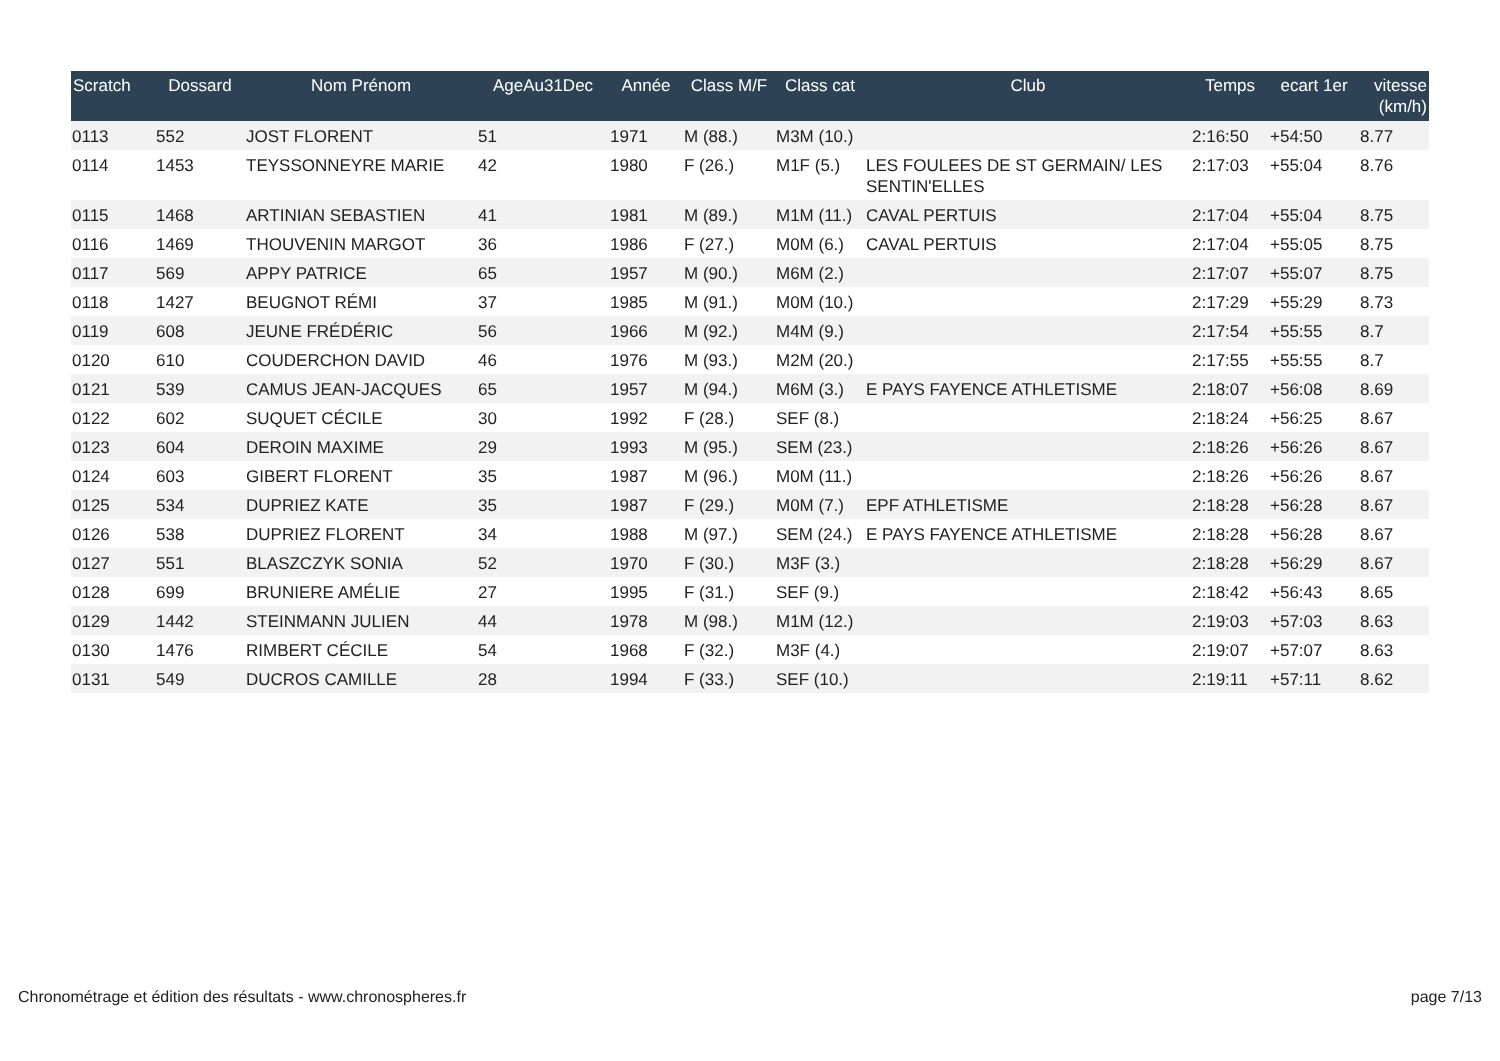| Scratch | Dossard | Nom Prénom | AgeAu31Dec | Année | Class M/F | Class cat | Club | Temps | ecart 1er | vitesse (km/h) |
| --- | --- | --- | --- | --- | --- | --- | --- | --- | --- | --- |
| 0113 | 552 | JOST FLORENT | 51 | 1971 | M (88.) | M3M (10.) | | 2:16:50 | +54:50 | 8.77 |
| 0114 | 1453 | TEYSSONNEYRE MARIE | 42 | 1980 | F (26.) | M1F (5.) | LES FOULEES DE ST GERMAIN/ LES SENTIN'ELLES | 2:17:03 | +55:04 | 8.76 |
| 0115 | 1468 | ARTINIAN SEBASTIEN | 41 | 1981 | M (89.) | M1M (11.) | CAVAL PERTUIS | 2:17:04 | +55:04 | 8.75 |
| 0116 | 1469 | THOUVENIN MARGOT | 36 | 1986 | F (27.) | M0M (6.) | CAVAL PERTUIS | 2:17:04 | +55:05 | 8.75 |
| 0117 | 569 | APPY PATRICE | 65 | 1957 | M (90.) | M6M (2.) | | 2:17:07 | +55:07 | 8.75 |
| 0118 | 1427 | BEUGNOT RÉMI | 37 | 1985 | M (91.) | M0M (10.) | | 2:17:29 | +55:29 | 8.73 |
| 0119 | 608 | JEUNE FRÉDÉRIC | 56 | 1966 | M (92.) | M4M (9.) | | 2:17:54 | +55:55 | 8.7 |
| 0120 | 610 | COUDERCHON DAVID | 46 | 1976 | M (93.) | M2M (20.) | | 2:17:55 | +55:55 | 8.7 |
| 0121 | 539 | CAMUS JEAN-JACQUES | 65 | 1957 | M (94.) | M6M (3.) | E PAYS FAYENCE ATHLETISME | 2:18:07 | +56:08 | 8.69 |
| 0122 | 602 | SUQUET CÉCILE | 30 | 1992 | F (28.) | SEF (8.) | | 2:18:24 | +56:25 | 8.67 |
| 0123 | 604 | DEROIN MAXIME | 29 | 1993 | M (95.) | SEM (23.) | | 2:18:26 | +56:26 | 8.67 |
| 0124 | 603 | GIBERT FLORENT | 35 | 1987 | M (96.) | M0M (11.) | | 2:18:26 | +56:26 | 8.67 |
| 0125 | 534 | DUPRIEZ KATE | 35 | 1987 | F (29.) | M0M (7.) | EPF ATHLETISME | 2:18:28 | +56:28 | 8.67 |
| 0126 | 538 | DUPRIEZ FLORENT | 34 | 1988 | M (97.) | SEM (24.) | E PAYS FAYENCE ATHLETISME | 2:18:28 | +56:28 | 8.67 |
| 0127 | 551 | BLASZCZYK SONIA | 52 | 1970 | F (30.) | M3F (3.) | | 2:18:28 | +56:29 | 8.67 |
| 0128 | 699 | BRUNIERE AMÉLIE | 27 | 1995 | F (31.) | SEF (9.) | | 2:18:42 | +56:43 | 8.65 |
| 0129 | 1442 | STEINMANN JULIEN | 44 | 1978 | M (98.) | M1M (12.) | | 2:19:03 | +57:03 | 8.63 |
| 0130 | 1476 | RIMBERT CÉCILE | 54 | 1968 | F (32.) | M3F (4.) | | 2:19:07 | +57:07 | 8.63 |
| 0131 | 549 | DUCROS CAMILLE | 28 | 1994 | F (33.) | SEF (10.) | | 2:19:11 | +57:11 | 8.62 |
Chronométrage et édition des résultats - www.chronospheres.fr page 7/13